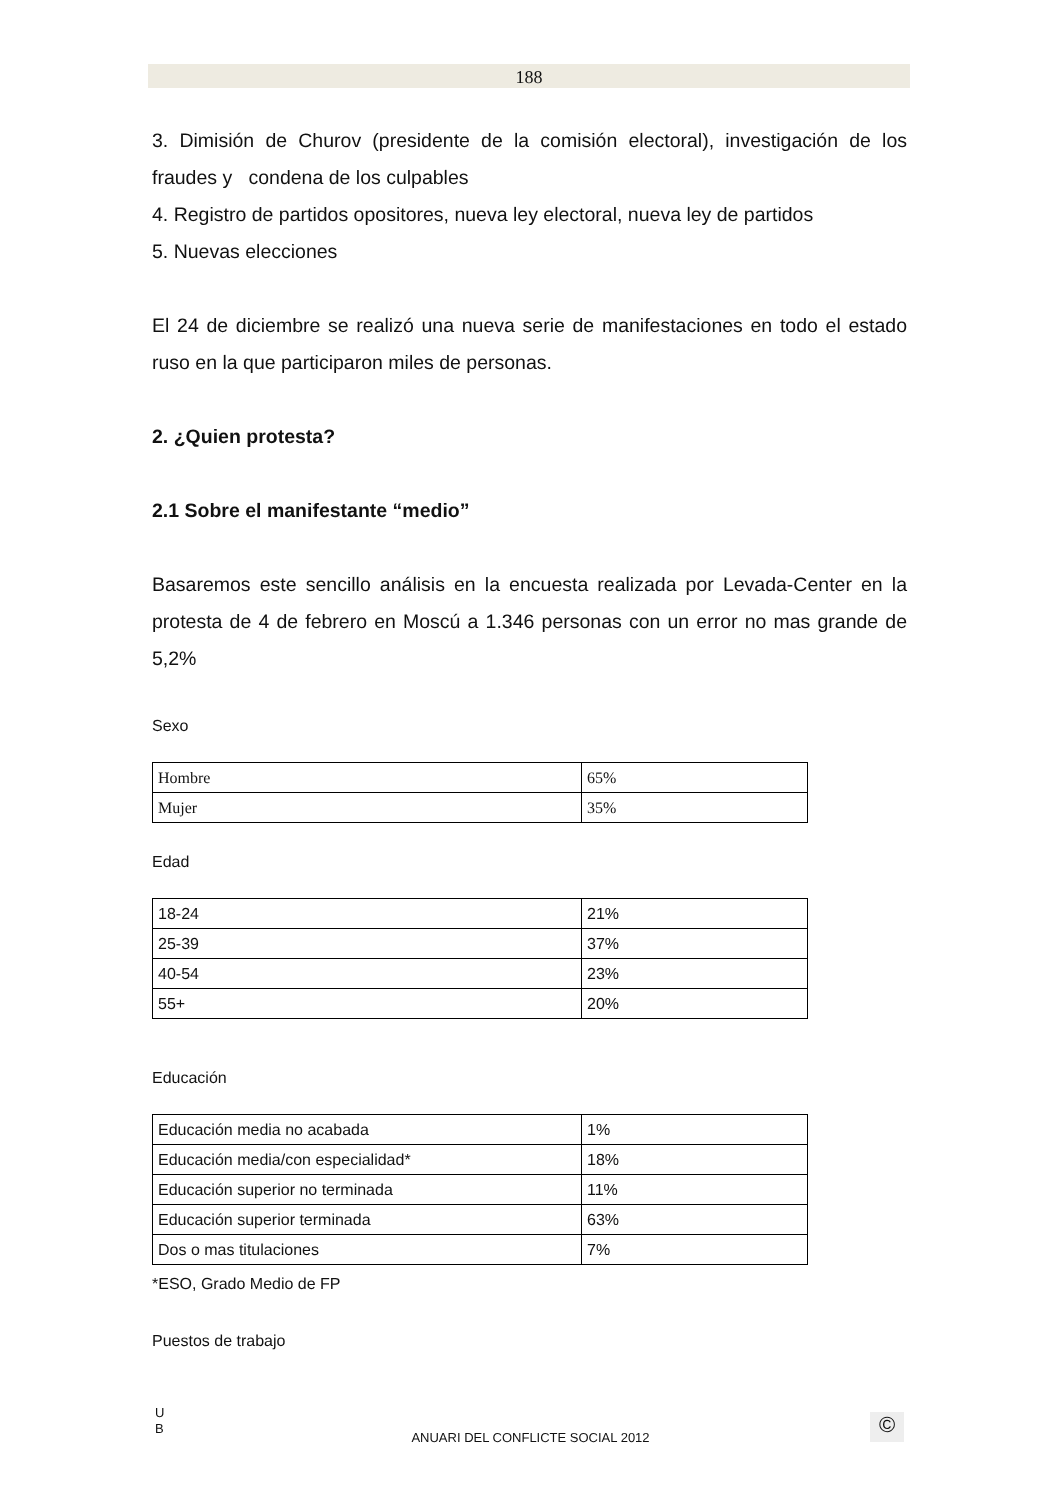188
3. Dimisión de Churov (presidente de la comisión electoral), investigación de los fraudes y condena de los culpables
4. Registro de partidos opositores, nueva ley electoral, nueva ley de partidos
5. Nuevas elecciones
El 24 de diciembre se realizó una nueva serie de manifestaciones en todo el estado ruso en la que participaron miles de personas.
2. ¿Quien protesta?
2.1 Sobre el manifestante “medio”
Basaremos este sencillo análisis en la encuesta realizada por Levada-Center en la protesta de 4 de febrero en Moscú a 1.346 personas con un error no mas grande de 5,2%
Sexo
| Hombre | 65% |
| Mujer | 35% |
Edad
| 18-24 | 21% |
| 25-39 | 37% |
| 40-54 | 23% |
| 55+ | 20% |
Educación
| Educación media no acabada | 1% |
| Educación media/con especialidad* | 18% |
| Educación superior no terminada | 11% |
| Educación superior terminada | 63% |
| Dos o mas titulaciones | 7% |
*ESO, Grado Medio de FP
Puestos de trabajo
U
B
ANUARI DEL CONFLICTE SOCIAL 2012 ©